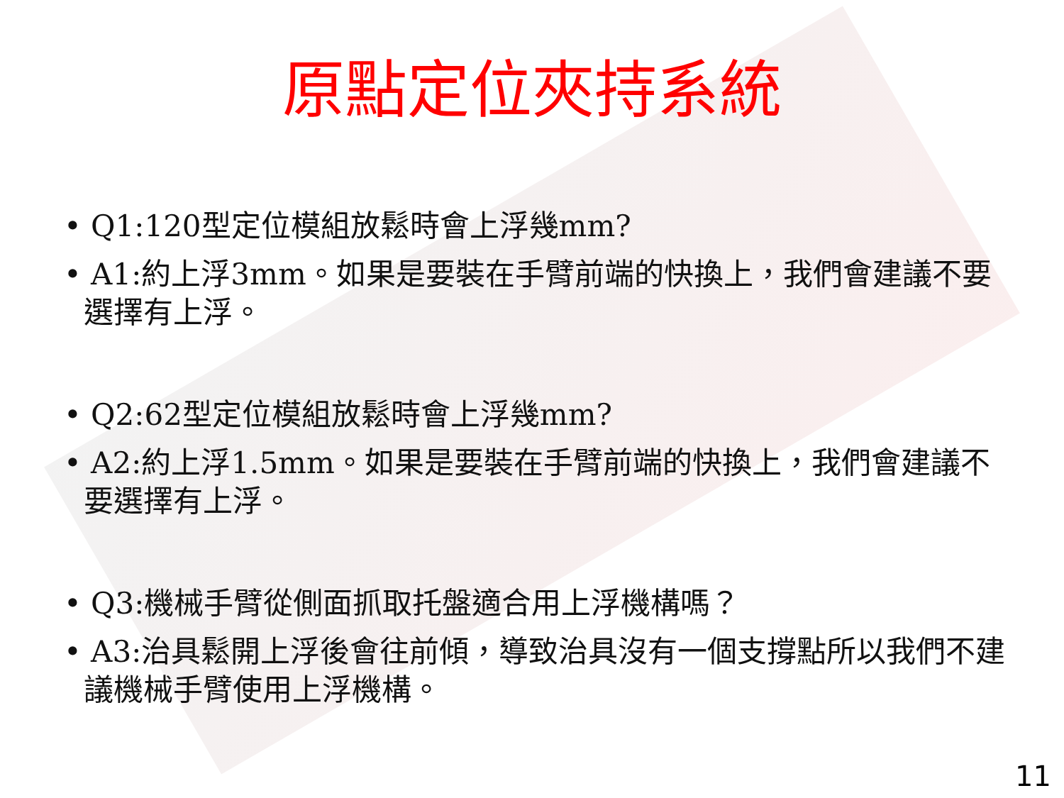原點定位夾持系統
• Q1:120型定位模組放鬆時會上浮幾mm?
• A1:約上浮3mm。如果是要裝在手臂前端的快換上，我們會建議不要選擇有上浮。
• Q2:62型定位模組放鬆時會上浮幾mm?
• A2:約上浮1.5mm。如果是要裝在手臂前端的快換上，我們會建議不要選擇有上浮。
• Q3:機械手臂從側面抓取托盤適合用上浮機構嗎？
• A3:治具鬆開上浮後會往前傾，導致治具沒有一個支撐點所以我們不建議機械手臂使用上浮機構。
11